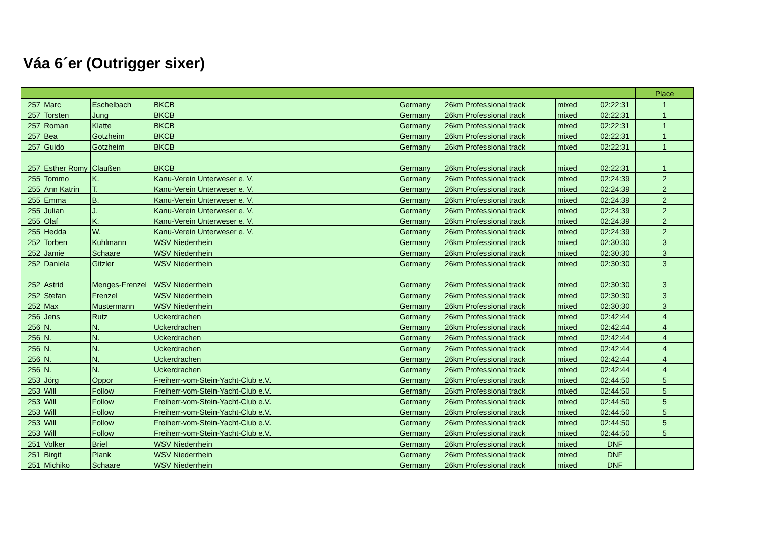Váa 6´er (Outrigger sixer)
| | | | | | | | | Place |
| --- | --- | --- | --- | --- | --- | --- | --- | --- |
| 257 | Marc | Eschelbach | BKCB | Germany | 26km Professional track | mixed | 02:22:31 | 1 |
| 257 | Torsten | Jung | BKCB | Germany | 26km Professional track | mixed | 02:22:31 | 1 |
| 257 | Roman | Klatte | BKCB | Germany | 26km Professional track | mixed | 02:22:31 | 1 |
| 257 | Bea | Gotzheim | BKCB | Germany | 26km Professional track | mixed | 02:22:31 | 1 |
| 257 | Guido | Gotzheim | BKCB | Germany | 26km Professional track | mixed | 02:22:31 | 1 |
| 257 | Esther Romy | Claußen | BKCB | Germany | 26km Professional track | mixed | 02:22:31 | 1 |
| 255 | Tommo | K. | Kanu-Verein Unterweser e. V. | Germany | 26km Professional track | mixed | 02:24:39 | 2 |
| 255 | Ann Katrin | T. | Kanu-Verein Unterweser e. V. | Germany | 26km Professional track | mixed | 02:24:39 | 2 |
| 255 | Emma | B. | Kanu-Verein Unterweser e. V. | Germany | 26km Professional track | mixed | 02:24:39 | 2 |
| 255 | Julian | J. | Kanu-Verein Unterweser e. V. | Germany | 26km Professional track | mixed | 02:24:39 | 2 |
| 255 | Olaf | K. | Kanu-Verein Unterweser e. V. | Germany | 26km Professional track | mixed | 02:24:39 | 2 |
| 255 | Hedda | W. | Kanu-Verein Unterweser e. V. | Germany | 26km Professional track | mixed | 02:24:39 | 2 |
| 252 | Torben | Kuhlmann | WSV Niederrhein | Germany | 26km Professional track | mixed | 02:30:30 | 3 |
| 252 | Jamie | Schaare | WSV Niederrhein | Germany | 26km Professional track | mixed | 02:30:30 | 3 |
| 252 | Daniela | Gitzler | WSV Niederrhein | Germany | 26km Professional track | mixed | 02:30:30 | 3 |
| 252 | Astrid | Menges-Frenzel | WSV Niederrhein | Germany | 26km Professional track | mixed | 02:30:30 | 3 |
| 252 | Stefan | Frenzel | WSV Niederrhein | Germany | 26km Professional track | mixed | 02:30:30 | 3 |
| 252 | Max | Mustermann | WSV Niederrhein | Germany | 26km Professional track | mixed | 02:30:30 | 3 |
| 256 | Jens | Rutz | Uckerdrachen | Germany | 26km Professional track | mixed | 02:42:44 | 4 |
| 256 | N. | N. | Uckerdrachen | Germany | 26km Professional track | mixed | 02:42:44 | 4 |
| 256 | N. | N. | Uckerdrachen | Germany | 26km Professional track | mixed | 02:42:44 | 4 |
| 256 | N. | N. | Uckerdrachen | Germany | 26km Professional track | mixed | 02:42:44 | 4 |
| 256 | N. | N. | Uckerdrachen | Germany | 26km Professional track | mixed | 02:42:44 | 4 |
| 256 | N. | N. | Uckerdrachen | Germany | 26km Professional track | mixed | 02:42:44 | 4 |
| 253 | Jörg | Oppor | Freiherr-vom-Stein-Yacht-Club e.V. | Germany | 26km Professional track | mixed | 02:44:50 | 5 |
| 253 | Will | Follow | Freiherr-vom-Stein-Yacht-Club e.V. | Germany | 26km Professional track | mixed | 02:44:50 | 5 |
| 253 | Will | Follow | Freiherr-vom-Stein-Yacht-Club e.V. | Germany | 26km Professional track | mixed | 02:44:50 | 5 |
| 253 | Will | Follow | Freiherr-vom-Stein-Yacht-Club e.V. | Germany | 26km Professional track | mixed | 02:44:50 | 5 |
| 253 | Will | Follow | Freiherr-vom-Stein-Yacht-Club e.V. | Germany | 26km Professional track | mixed | 02:44:50 | 5 |
| 253 | Will | Follow | Freiherr-vom-Stein-Yacht-Club e.V. | Germany | 26km Professional track | mixed | 02:44:50 | 5 |
| 251 | Volker | Briel | WSV Niederrhein | Germany | 26km Professional track | mixed | DNF | |
| 251 | Birgit | Plank | WSV Niederrhein | Germany | 26km Professional track | mixed | DNF | |
| 251 | Michiko | Schaare | WSV Niederrhein | Germany | 26km Professional track | mixed | DNF | |